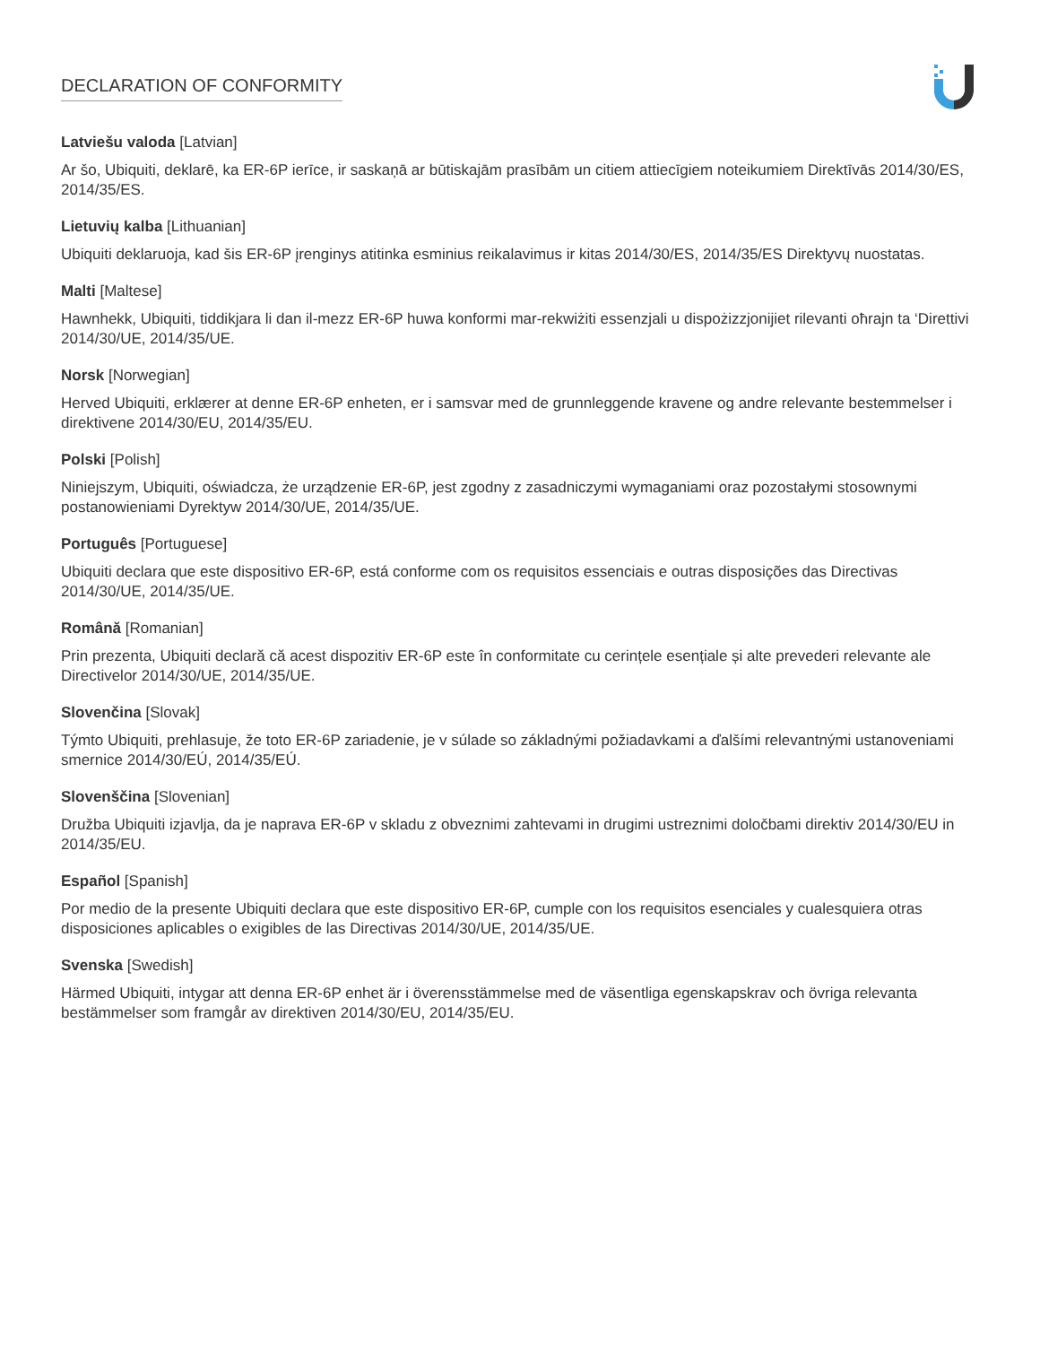DECLARATION OF CONFORMITY
Latviešu valoda [Latvian]
Ar šo, Ubiquiti, deklarē, ka ER-6P ierīce, ir saskaņā ar būtiskajām prasībām un citiem attiecīgiem noteikumiem Direktīvās 2014/30/ES, 2014/35/ES.
Lietuvių kalba [Lithuanian]
Ubiquiti deklaruoja, kad šis ER-6P įrenginys atitinka esminius reikalavimus ir kitas 2014/30/ES, 2014/35/ES Direktyvų nuostatas.
Malti [Maltese]
Hawnhekk, Ubiquiti, tiddikjara li dan il-mezz ER-6P huwa konformi mar-rekwiżiti essenzjali u dispożizzjonijiet rilevanti oħrajn ta ‘Direttivi 2014/30/UE, 2014/35/UE.
Norsk [Norwegian]
Herved Ubiquiti, erklærer at denne ER-6P enheten, er i samsvar med de grunnleggende kravene og andre relevante bestemmelser i direktivene 2014/30/EU, 2014/35/EU.
Polski [Polish]
Niniejszym, Ubiquiti, oświadcza, że urządzenie ER-6P, jest zgodny z zasadniczymi wymaganiami oraz pozostałymi stosownymi postanowieniami Dyrektyw 2014/30/UE, 2014/35/UE.
Português [Portuguese]
Ubiquiti declara que este dispositivo ER-6P, está conforme com os requisitos essenciais e outras disposições das Directivas 2014/30/UE, 2014/35/UE.
Română [Romanian]
Prin prezenta, Ubiquiti declară că acest dispozitiv ER-6P este în conformitate cu cerințele esențiale și alte prevederi relevante ale Directivelor 2014/30/UE, 2014/35/UE.
Slovenčina [Slovak]
Týmto Ubiquiti, prehlasuje, že toto ER-6P zariadenie, je v súlade so základnými požiadavkami a ďalšími relevantnými ustanoveniami smernice 2014/30/EÚ, 2014/35/EÚ.
Slovenščina [Slovenian]
Družba Ubiquiti izjavlja, da je naprava ER-6P v skladu z obveznimi zahtevami in drugimi ustreznimi določbami direktiv 2014/30/EU in 2014/35/EU.
Español [Spanish]
Por medio de la presente Ubiquiti declara que este dispositivo ER-6P, cumple con los requisitos esenciales y cualesquiera otras disposiciones aplicables o exigibles de las Directivas 2014/30/UE, 2014/35/UE.
Svenska [Swedish]
Härmed Ubiquiti, intygar att denna ER-6P enhet är i överensstämmelse med de väsentliga egenskapskrav och övriga relevanta bestämmelser som framgår av direktiven 2014/30/EU, 2014/35/EU.